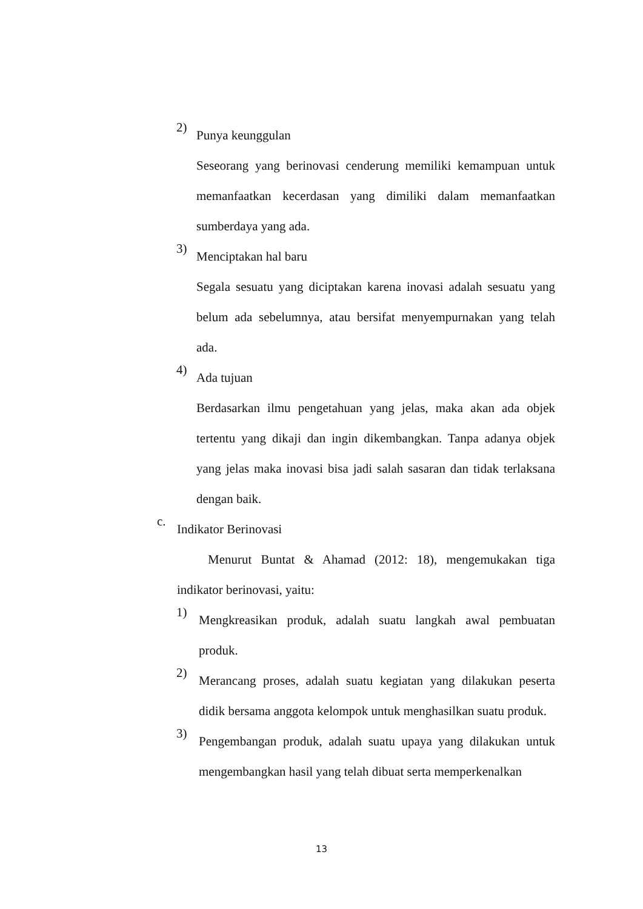2)
Punya keunggulan
Seseorang yang berinovasi cenderung memiliki kemampuan untuk memanfaatkan kecerdasan yang dimiliki dalam memanfaatkan sumberdaya yang ada.
3)
Menciptakan hal baru
Segala sesuatu yang diciptakan karena inovasi adalah sesuatu yang belum ada sebelumnya, atau bersifat menyempurnakan yang telah ada.
4)
Ada tujuan
Berdasarkan ilmu pengetahuan yang jelas, maka akan ada objek tertentu yang dikaji dan ingin dikembangkan. Tanpa adanya objek yang jelas maka inovasi bisa jadi salah sasaran dan tidak terlaksana dengan baik.
c.
Indikator Berinovasi
Menurut Buntat & Ahamad (2012: 18), mengemukakan tiga indikator berinovasi, yaitu:
1)
Mengkreasikan produk, adalah suatu langkah awal pembuatan produk.
2)
Merancang proses, adalah suatu kegiatan yang dilakukan peserta didik bersama anggota kelompok untuk menghasilkan suatu produk.
3)
Pengembangan produk, adalah suatu upaya yang dilakukan untuk mengembangkan hasil yang telah dibuat serta memperkenalkan
13